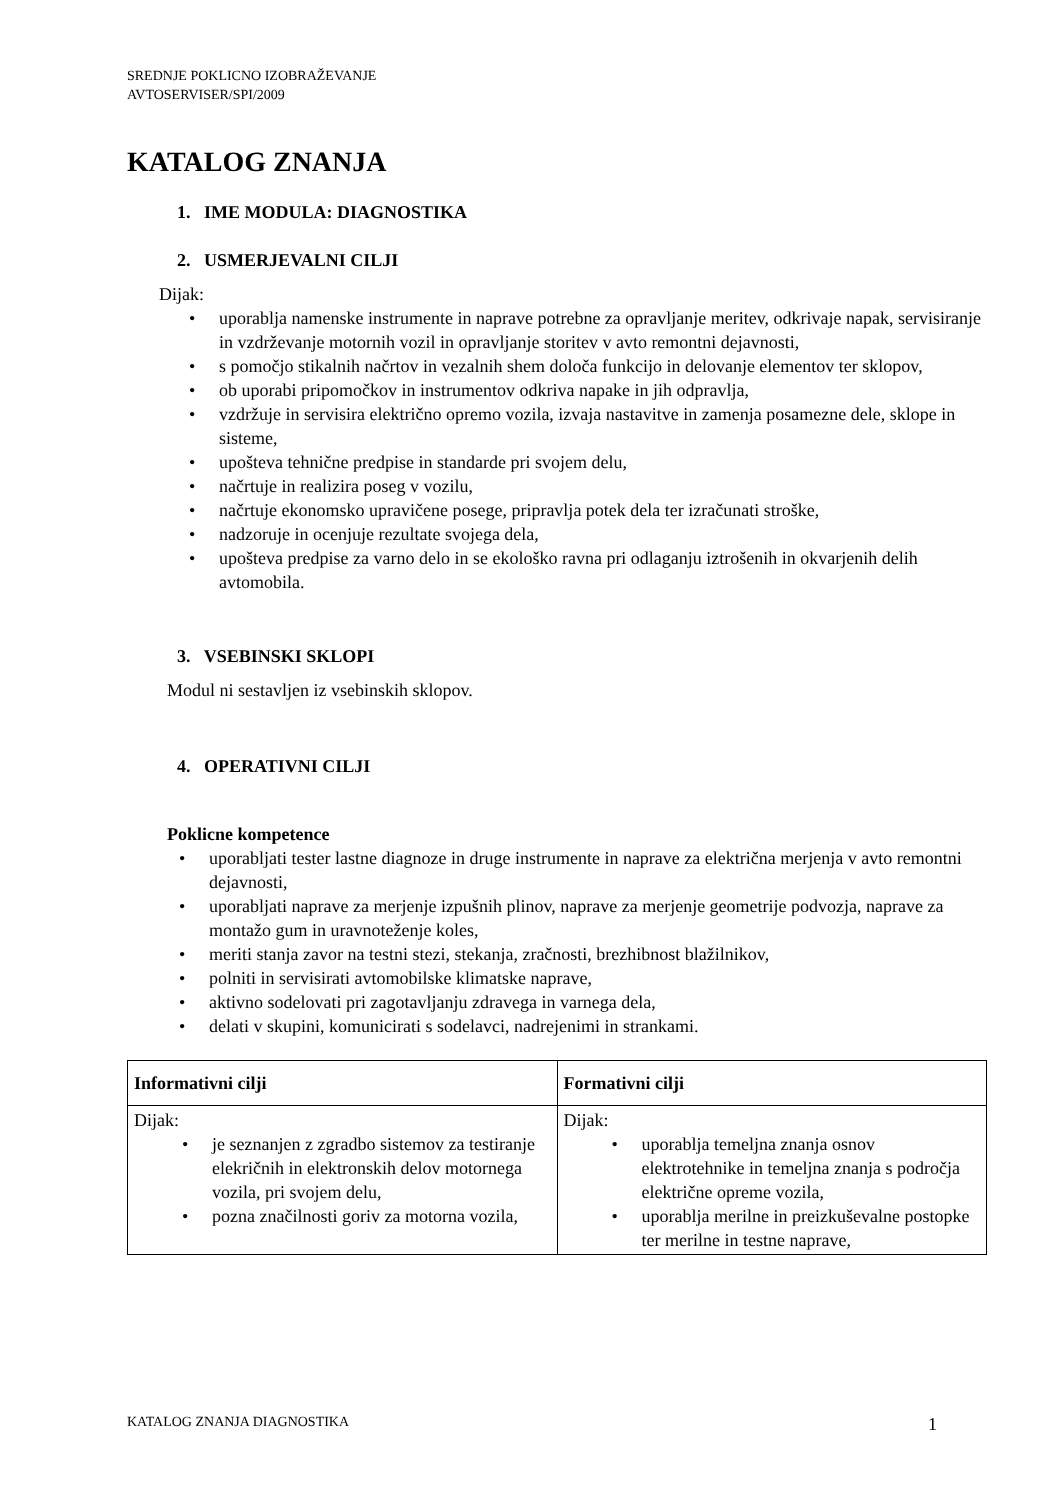SREDNJE POKLICNO IZOBRAŽEVANJE
AVTOSERVISER/SPI/2009
KATALOG ZNANJA
1. IME MODULA: DIAGNOSTIKA
2. USMERJEVALNI CILJI
Dijak:
• uporablja namenske instrumente in naprave potrebne za opravljanje meritev, odkrivaje napak, servisiranje in vzdrževanje motornih vozil in opravljanje storitev v avto remontni dejavnosti,
• s pomočjo stikalnih načrtov in vezalnih shem določa funkcijo in delovanje elementov ter sklopov,
• ob uporabi pripomočkov in instrumentov odkriva napake in jih odpravlja,
• vzdržuje in servisira električno opremo vozila, izvaja nastavitve in zamenja posamezne dele, sklope in sisteme,
• upošteva tehnične predpise in standarde pri svojem delu,
• načrtuje in realizira poseg v vozilu,
• načrtuje ekonomsko upravičene posege, pripravlja potek dela ter izračunati stroške,
• nadzoruje in ocenjuje rezultate svojega dela,
• upošteva predpise za varno delo in se ekološko ravna pri odlaganju iztrošenih in okvarjenih delih avtomobila.
3. VSEBINSKI SKLOPI
Modul ni sestavljen iz vsebinskih sklopov.
4. OPERATIVNI CILJI
Poklicne kompetence
• uporabljati tester lastne diagnoze in druge instrumente in naprave za električna merjenja v avto remontni dejavnosti,
• uporabljati naprave za merjenje izpušnih plinov, naprave za merjenje geometrije podvozja, naprave za montažo gum in uravnoteženje koles,
• meriti stanja zavor na testni stezi, stekanja, zračnosti, brezhibnost blažilnikov,
• polniti in servisirati avtomobilske klimatske naprave,
• aktivno sodelovati pri zagotavljanju zdravega in varnega dela,
• delati v skupini, komunicirati s sodelavci, nadrejenimi in strankami.
| Informativni cilji | Formativni cilji |
| --- | --- |
| Dijak: • je seznanjen z zgradbo sistemov za testiranje elekričnih in elektronskih delov motornega vozila, pri svojem delu, • pozna značilnosti goriv za motorna vozila, | Dijak: • uporablja temeljna znanja osnov elektrotehnike in temeljna znanja s področja električne opreme vozila, • uporablja merilne in preizkuševalne postopke ter merilne in testne naprave, |
KATALOG ZNANJA DIAGNOSTIKA 1